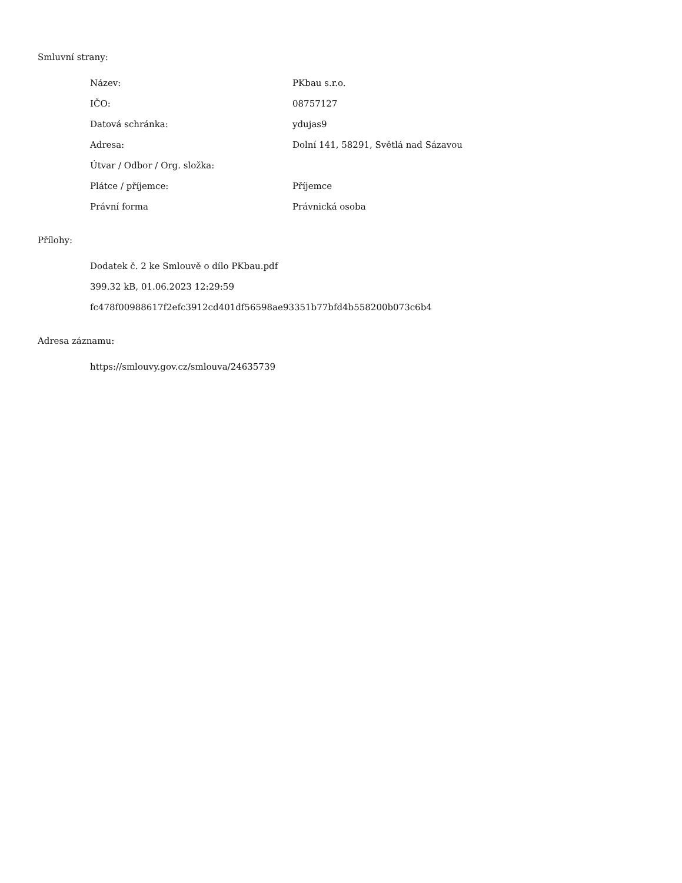Smluvní strany:
| Název: | PKbau s.r.o. |
| IČO: | 08757127 |
| Datová schránka: | ydujas9 |
| Adresa: | Dolní 141, 58291, Světlá nad Sázavou |
| Útvar / Odbor / Org. složka: | |
| Plátce / příjemce: | Příjemce |
| Právní forma | Právnická osoba |
Přílohy:
Dodatek č. 2 ke Smlouvě o dílo PKbau.pdf
399.32 kB, 01.06.2023 12:29:59
fc478f00988617f2efc3912cd401df56598ae93351b77bfd4b558200b073c6b4
Adresa záznamu:
https://smlouvy.gov.cz/smlouva/24635739